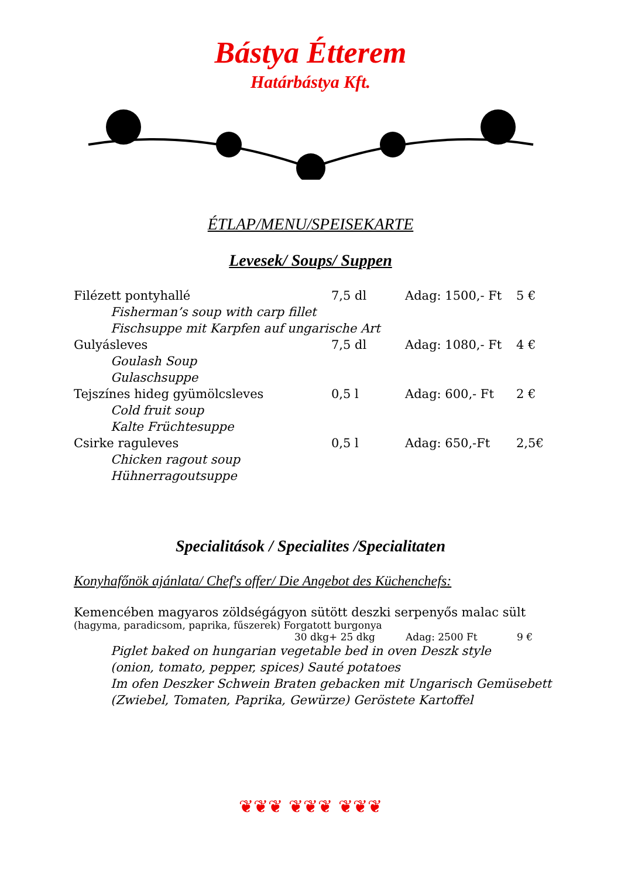Bástya Étterem
Határbástya Kft.
ÉTLAP/MENU/SPEISEKARTE
Levesek/ Soups/ Suppen
Filézett pontyhallé 7,5 dl Adag: 1500,- Ft 5 €
Fisherman’s soup with carp fillet
Fischsuppe mit Karpfen auf ungarische Art
Gulyásleves 7,5 dl Adag: 1080,- Ft 4 €
Goulash Soup
Gulaschsuppe
Tejszínes hideg gyümölcsleves 0,5 l Adag: 600,- Ft 2 €
Cold fruit soup
Kalte Früchtesuppe
Csirke raguleves 0,5 l Adag: 650,-Ft 2,5€
Chicken ragout soup
Hühnerragoutsuppe
Specialitások / Specialites /Specialitaten
Konyhafőnök ajánlata/ Chef's offer/ Die Angebot des Küchenchefs:
Kemencében magyaros zöldségágyon sütött deszki serpenyős malac sült
(hagyma, paradicsom, paprika, fűszerek) Forgatott burgonya
30 dkg+ 25 dkg Adag: 2500 Ft 9 €
Piglet baked on hungarian vegetable bed in oven Deszk style
(onion, tomato, pepper, spices) Sauté potatoes
Im ofen Deszker Schwein Braten gebacken mit Ungarisch Gemüsebett
(Zwiebel, Tomaten, Paprika, Gewürze) Geröstete Kartoffel
❦❦❦ ❦❦❦ ❦❦❦